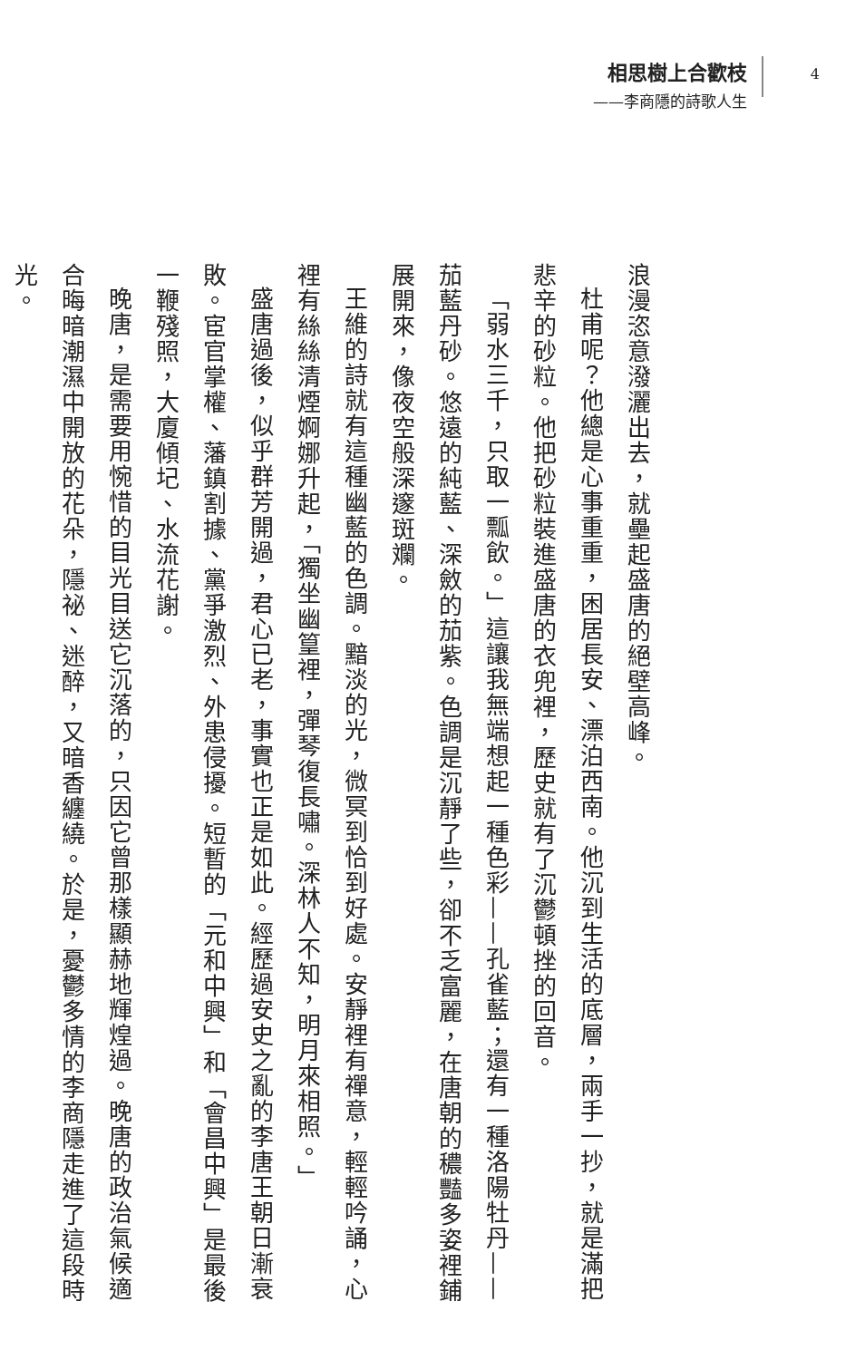相思樹上合歡枝
——李商隱的詩歌人生
4
浪漫恣意潑灑出去，就壘起盛唐的絕壁高峰。
杜甫呢？他總是心事重重，困居長安、漂泊西南。他沉到生活的底層，兩手一抄，就是滿把悲辛的砂粒。他把砂粒裝進盛唐的衣兜裡，歷史就有了沉鬱頓挫的回音。
「弱水三千，只取一瓢飲。」這讓我無端想起一種色彩——孔雀藍；還有一種洛陽牡丹——茄藍丹砂。悠遠的純藍、深斂的茄紫。色調是沉靜了些，卻不乏富麗，在唐朝的穠豔多姿裡鋪展開來，像夜空般深邃斑斕。
王維的詩就有這種幽藍的色調。黯淡的光，微冥到恰到好處。安靜裡有禪意，輕輕吟誦，心裡有絲絲清煙婀娜升起，「獨坐幽篁裡，彈琴復長嘯。深林人不知，明月來相照。」
盛唐過後，似乎群芳開過，君心已老，事實也正是如此。經歷過安史之亂的李唐王朝日漸衰敗。宦官掌權、藩鎮割據、黨爭激烈、外患侵擾。短暫的「元和中興」和「會昌中興」是最後一鞭殘照，大廈傾圮、水流花謝。
晚唐，是需要用惋惜的目光目送它沉落的，只因它曾那樣顯赫地輝煌過。晚唐的政治氣候適合晦暗潮濕中開放的花朵，隱祕、迷醉，又暗香纏繞。於是，憂鬱多情的李商隱走進了這段時光。